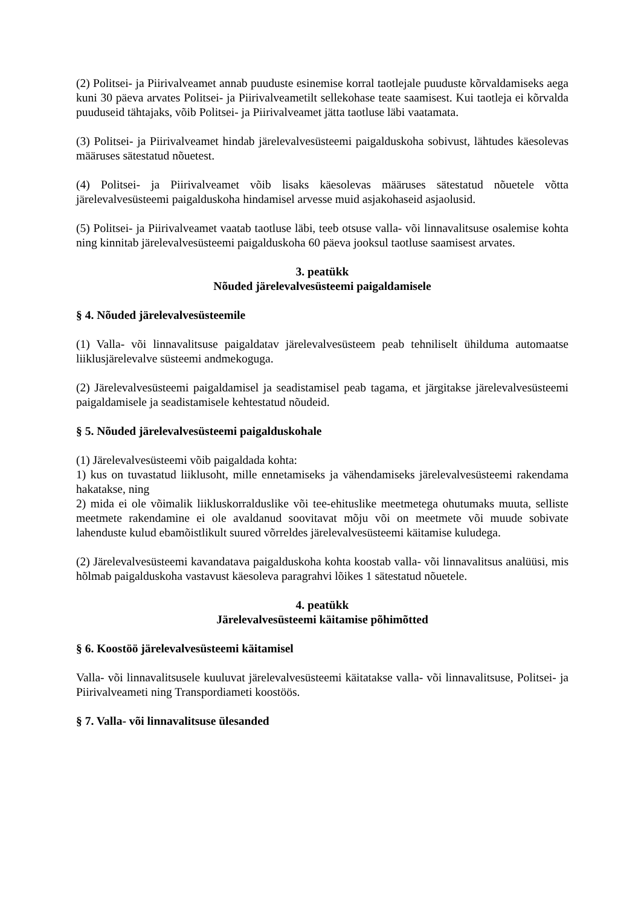(2) Politsei- ja Piirivalveamet annab puuduste esinemise korral taotlejale puuduste kõrvaldamiseks aega kuni 30 päeva arvates Politsei- ja Piirivalveametilt sellekohase teate saamisest. Kui taotleja ei kõrvalda puuduseid tähtajaks, võib Politsei- ja Piirivalveamet jätta taotluse läbi vaatamata.
(3) Politsei- ja Piirivalveamet hindab järelevalvesüsteemi paigalduskoha sobivust, lähtudes käesolevas määruses sätestatud nõuetest.
(4) Politsei- ja Piirivalveamet võib lisaks käesolevas määruses sätestatud nõuetele võtta järelevalvesüsteemi paigalduskoha hindamisel arvesse muid asjakohaseid asjaolusid.
(5) Politsei- ja Piirivalveamet vaatab taotluse läbi, teeb otsuse valla- või linnavalitsuse osalemise kohta ning kinnitab järelevalvesüsteemi paigalduskoha 60 päeva jooksul taotluse saamisest arvates.
3. peatükk
Nõuded järelevalvesüsteemi paigaldamisele
§ 4. Nõuded järelevalvesüsteemile
(1) Valla- või linnavalitsuse paigaldatav järelevalvesüsteem peab tehniliselt ühilduma automaatse liiklusjärelevalve süsteemi andmekoguga.
(2) Järelevalvesüsteemi paigaldamisel ja seadistamisel peab tagama, et järgitakse järelevalvesüsteemi paigaldamisele ja seadistamisele kehtestatud nõudeid.
§ 5. Nõuded järelevalvesüsteemi paigalduskohale
(1) Järelevalvesüsteemi võib paigaldada kohta:
1) kus on tuvastatud liiklusoht, mille ennetamiseks ja vähendamiseks järelevalvesüsteemi rakendama hakatakse, ning
2) mida ei ole võimalik liikluskorralduslike või tee-ehituslike meetmetega ohutumaks muuta, selliste meetmete rakendamine ei ole avaldanud soovitavat mõju või on meetmete või muude sobivate lahenduste kulud ebamõistlikult suured võrreldes järelevalvesüsteemi käitamise kuludega.
(2) Järelevalvesüsteemi kavandatava paigalduskoha kohta koostab valla- või linnavalitsus analüüsi, mis hõlmab paigalduskoha vastavust käesoleva paragrahvi lõikes 1 sätestatud nõuetele.
4. peatükk
Järelevalvesüsteemi käitamise põhimõtted
§ 6. Koostöö järelevalvesüsteemi käitamisel
Valla- või linnavalitsusele kuuluvat järelevalvesüsteemi käitatakse valla- või linnavalitsuse, Politsei- ja Piirivalveameti ning Transpordiameti koostöös.
§ 7. Valla- või linnavalitsuse ülesanded